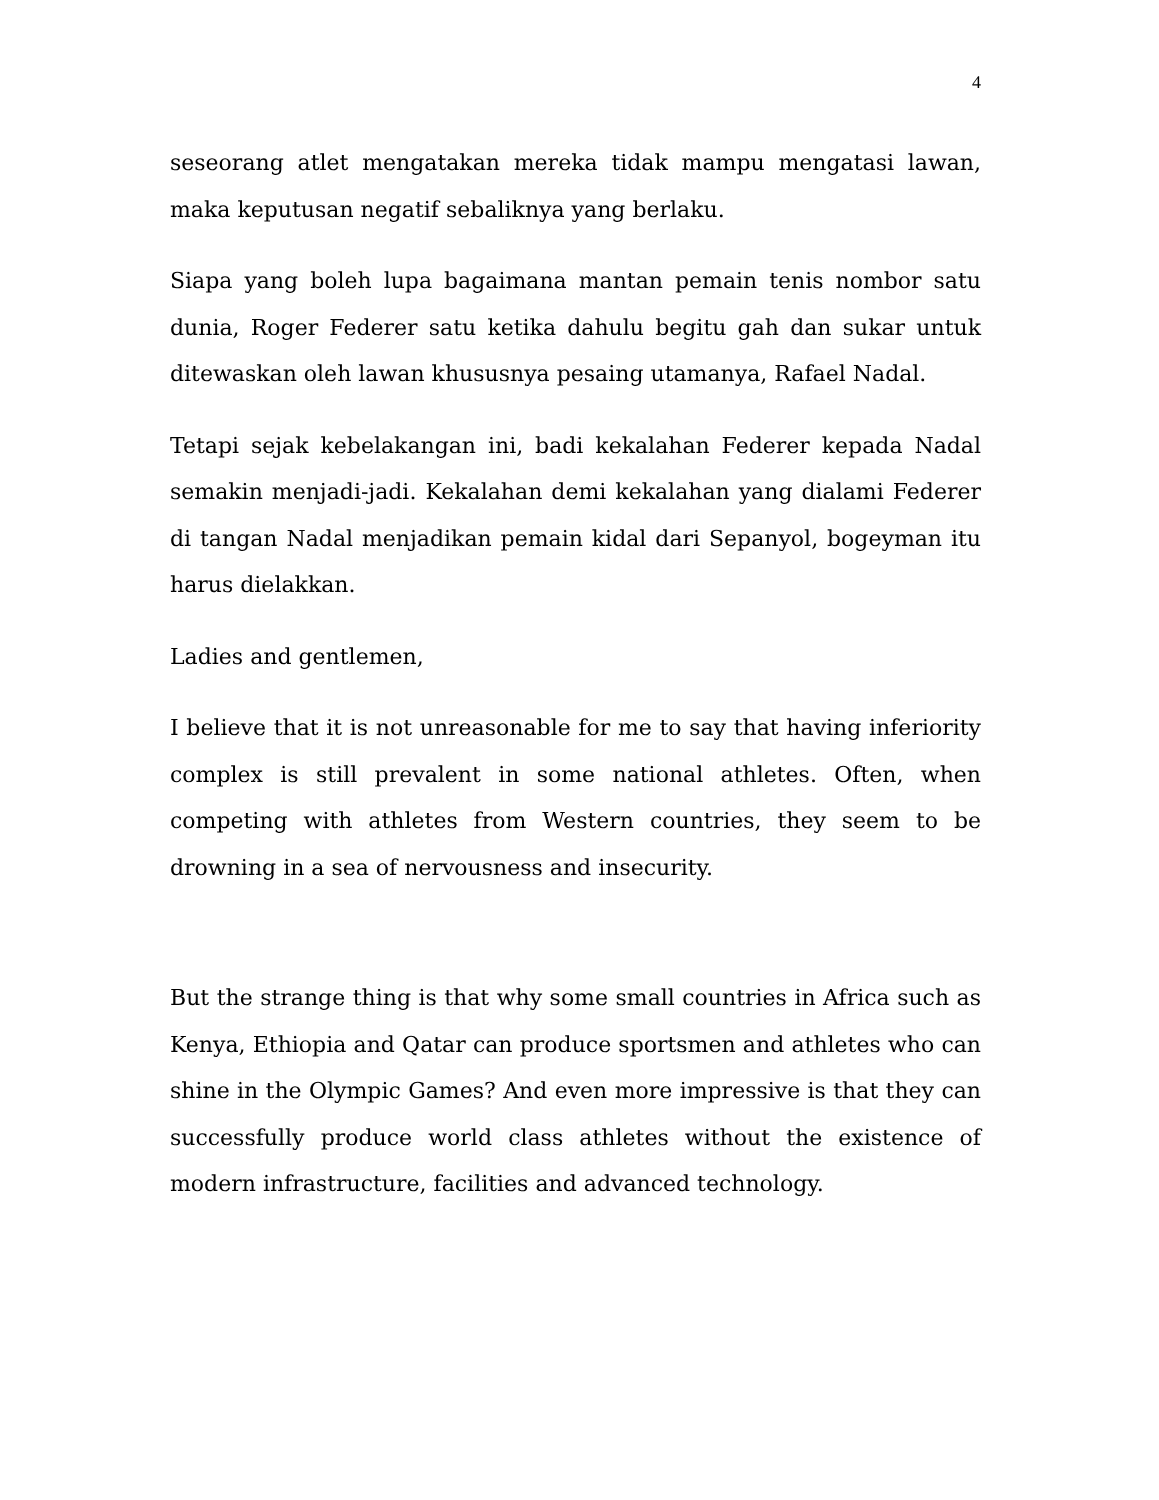4
seseorang atlet mengatakan mereka tidak mampu mengatasi lawan, maka keputusan negatif sebaliknya yang berlaku.
Siapa yang boleh lupa bagaimana mantan pemain tenis nombor satu dunia, Roger Federer satu ketika dahulu begitu gah dan sukar untuk ditewaskan oleh lawan khususnya pesaing utamanya, Rafael Nadal.
Tetapi sejak kebelakangan ini, badi kekalahan Federer kepada Nadal semakin menjadi-jadi. Kekalahan demi kekalahan yang dialami Federer di tangan Nadal menjadikan pemain kidal dari Sepanyol, bogeyman itu harus dielakkan.
Ladies and gentlemen,
I believe that it is not unreasonable for me to say that having inferiority complex is still prevalent in some national athletes. Often, when competing with athletes from Western countries, they seem to be drowning in a sea of nervousness and insecurity.
But the strange thing is that why some small countries in Africa such as Kenya, Ethiopia and Qatar can produce sportsmen and athletes who can shine in the Olympic Games? And even more impressive is that they can successfully produce world class athletes without the existence of modern infrastructure, facilities and advanced technology.